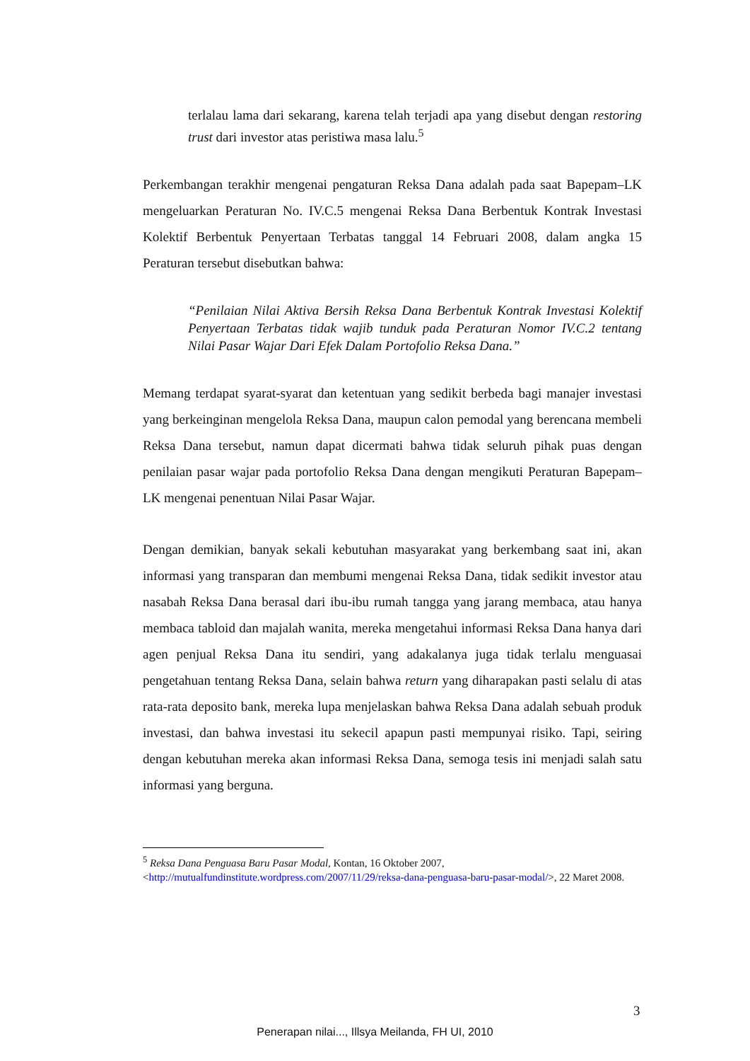terlalau lama dari sekarang, karena telah terjadi apa yang disebut dengan restoring trust dari investor atas peristiwa masa lalu.<sup>5</sup>
Perkembangan terakhir mengenai pengaturan Reksa Dana adalah pada saat Bapepam–LK mengeluarkan Peraturan No. IV.C.5 mengenai Reksa Dana Berbentuk Kontrak Investasi Kolektif Berbentuk Penyertaan Terbatas tanggal 14 Februari 2008, dalam angka 15 Peraturan tersebut disebutkan bahwa:
“Penilaian Nilai Aktiva Bersih Reksa Dana Berbentuk Kontrak Investasi Kolektif Penyertaan Terbatas tidak wajib tunduk pada Peraturan Nomor IV.C.2 tentang Nilai Pasar Wajar Dari Efek Dalam Portofolio Reksa Dana.”
Memang terdapat syarat-syarat dan ketentuan yang sedikit berbeda bagi manajer investasi yang berkeinginan mengelola Reksa Dana, maupun calon pemodal yang berencana membeli Reksa Dana tersebut, namun dapat dicermati bahwa tidak seluruh pihak puas dengan penilaian pasar wajar pada portofolio Reksa Dana dengan mengikuti Peraturan Bapepam–LK mengenai penentuan Nilai Pasar Wajar.
Dengan demikian, banyak sekali kebutuhan masyarakat yang berkembang saat ini, akan informasi yang transparan dan membumi mengenai Reksa Dana, tidak sedikit investor atau nasabah Reksa Dana berasal dari ibu-ibu rumah tangga yang jarang membaca, atau hanya membaca tabloid dan majalah wanita, mereka mengetahui informasi Reksa Dana hanya dari agen penjual Reksa Dana itu sendiri, yang adakalanya juga tidak terlalu menguasai pengetahuan tentang Reksa Dana, selain bahwa return yang diharapakan pasti selalu di atas rata-rata deposito bank, mereka lupa menjelaskan bahwa Reksa Dana adalah sebuah produk investasi, dan bahwa investasi itu sekecil apapun pasti mempunyai risiko. Tapi, seiring dengan kebutuhan mereka akan informasi Reksa Dana, semoga tesis ini menjadi salah satu informasi yang berguna.
<sup>5</sup> Reksa Dana Penguasa Baru Pasar Modal, Kontan, 16 Oktober 2007, <http://mutualfundinstitute.wordpress.com/2007/11/29/reksa-dana-penguasa-baru-pasar-modal/>, 22 Maret 2008.
3
Penerapan nilai..., Illsya Meilanda, FH UI, 2010